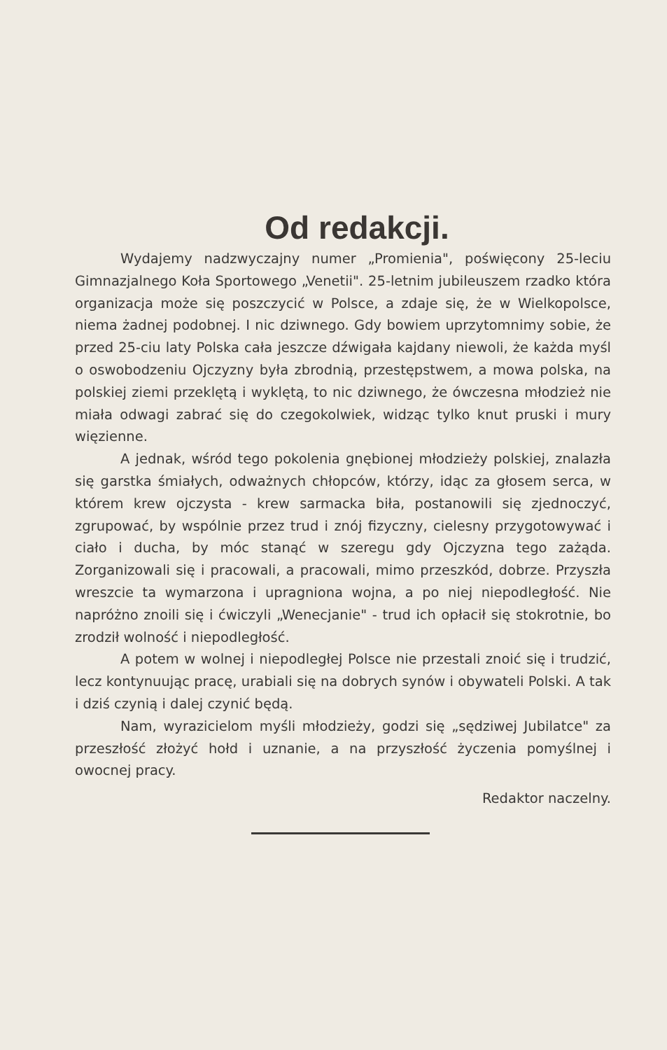Od redakcji.
Wydajemy nadzwyczajny numer „Promienia", poświęcony 25-leciu Gimnazjalnego Koła Sportowego „Venetii". 25-letnim jubileuszem rzadko która organizacja może się poszczycić w Polsce, a zdaje się, że w Wielkopolsce, niema żadnej podobnej. I nic dziwnego. Gdy bowiem uprzytomnimy sobie, że przed 25-ciu laty Polska cała jeszcze dźwigała kajdany niewoli, że każda myśl o oswobodzeniu Ojczyzny była zbrodnią, przestępstwem, a mowa polska, na polskiej ziemi przeklętą i wyklętą, to nic dziwnego, że ówczesna młodzież nie miała odwagi zabrać się do czegokolwiek, widząc tylko knut pruski i mury więzienne.
A jednak, wśród tego pokolenia gnębionej młodzieży polskiej, znalazła się garstka śmiałych, odważnych chłopców, którzy, idąc za głosem serca, w którem krew ojczysta - krew sarmacka biła, postanowili się zjednoczyć, zgrupować, by wspólnie przez trud i znój fizyczny, cielesny przygotowywać i ciało i ducha, by móc stanąć w szeregu gdy Ojczyzna tego zażąda. Zorganizowali się i pracowali, a pracowali, mimo przeszkód, dobrze. Przyszła wreszcie ta wymarzona i upragniona wojna, a po niej niepodległość. Nie napróżno znoili się i ćwiczyli „Wenecjanie" - trud ich opłacił się stokrotnie, bo zrodził wolność i niepodległość.
A potem w wolnej i niepodległej Polsce nie przestali znoić się i trudzić, lecz kontynuując pracę, urabiali się na dobrych synów i obywateli Polski. A tak i dziś czynią i dalej czynić będą.
Nam, wyrazicielom myśli młodzieży, godzi się „sędziwej Jubilatce" za przeszłość złożyć hołd i uznanie, a na przyszłość życzenia pomyślnej i owocnej pracy.
Redaktor naczelny.